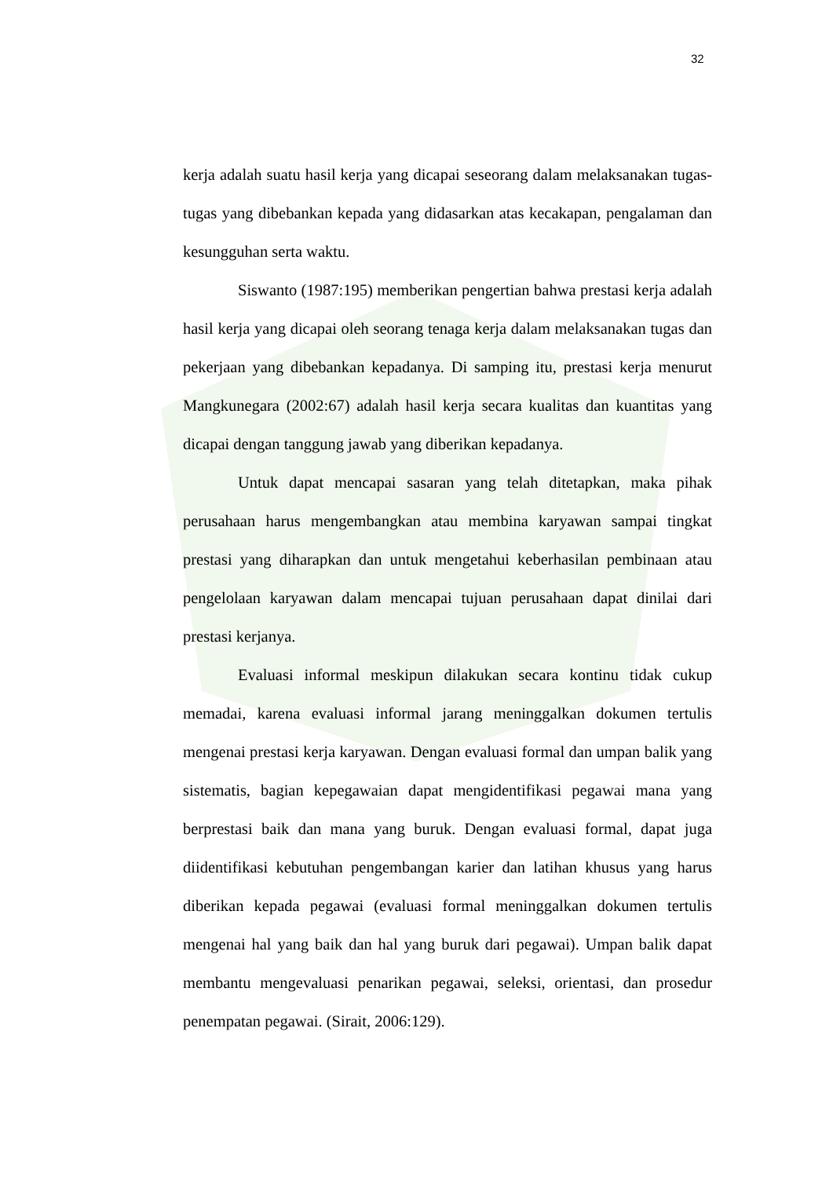32
kerja adalah suatu hasil kerja yang dicapai seseorang dalam melaksanakan tugas-tugas yang dibebankan kepada yang didasarkan atas kecakapan, pengalaman dan kesungguhan serta waktu.
Siswanto (1987:195) memberikan pengertian bahwa prestasi kerja adalah hasil kerja yang dicapai oleh seorang tenaga kerja dalam melaksanakan tugas dan pekerjaan yang dibebankan kepadanya. Di samping itu, prestasi kerja menurut Mangkunegara (2002:67) adalah hasil kerja secara kualitas dan kuantitas yang dicapai dengan tanggung jawab yang diberikan kepadanya.
Untuk dapat mencapai sasaran yang telah ditetapkan, maka pihak perusahaan harus mengembangkan atau membina karyawan sampai tingkat prestasi yang diharapkan dan untuk mengetahui keberhasilan pembinaan atau pengelolaan karyawan dalam mencapai tujuan perusahaan dapat dinilai dari prestasi kerjanya.
Evaluasi informal meskipun dilakukan secara kontinu tidak cukup memadai, karena evaluasi informal jarang meninggalkan dokumen tertulis mengenai prestasi kerja karyawan. Dengan evaluasi formal dan umpan balik yang sistematis, bagian kepegawaian dapat mengidentifikasi pegawai mana yang berprestasi baik dan mana yang buruk. Dengan evaluasi formal, dapat juga diidentifikasi kebutuhan pengembangan karier dan latihan khusus yang harus diberikan kepada pegawai (evaluasi formal meninggalkan dokumen tertulis mengenai hal yang baik dan hal yang buruk dari pegawai). Umpan balik dapat membantu mengevaluasi penarikan pegawai, seleksi, orientasi, dan prosedur penempatan pegawai. (Sirait, 2006:129).